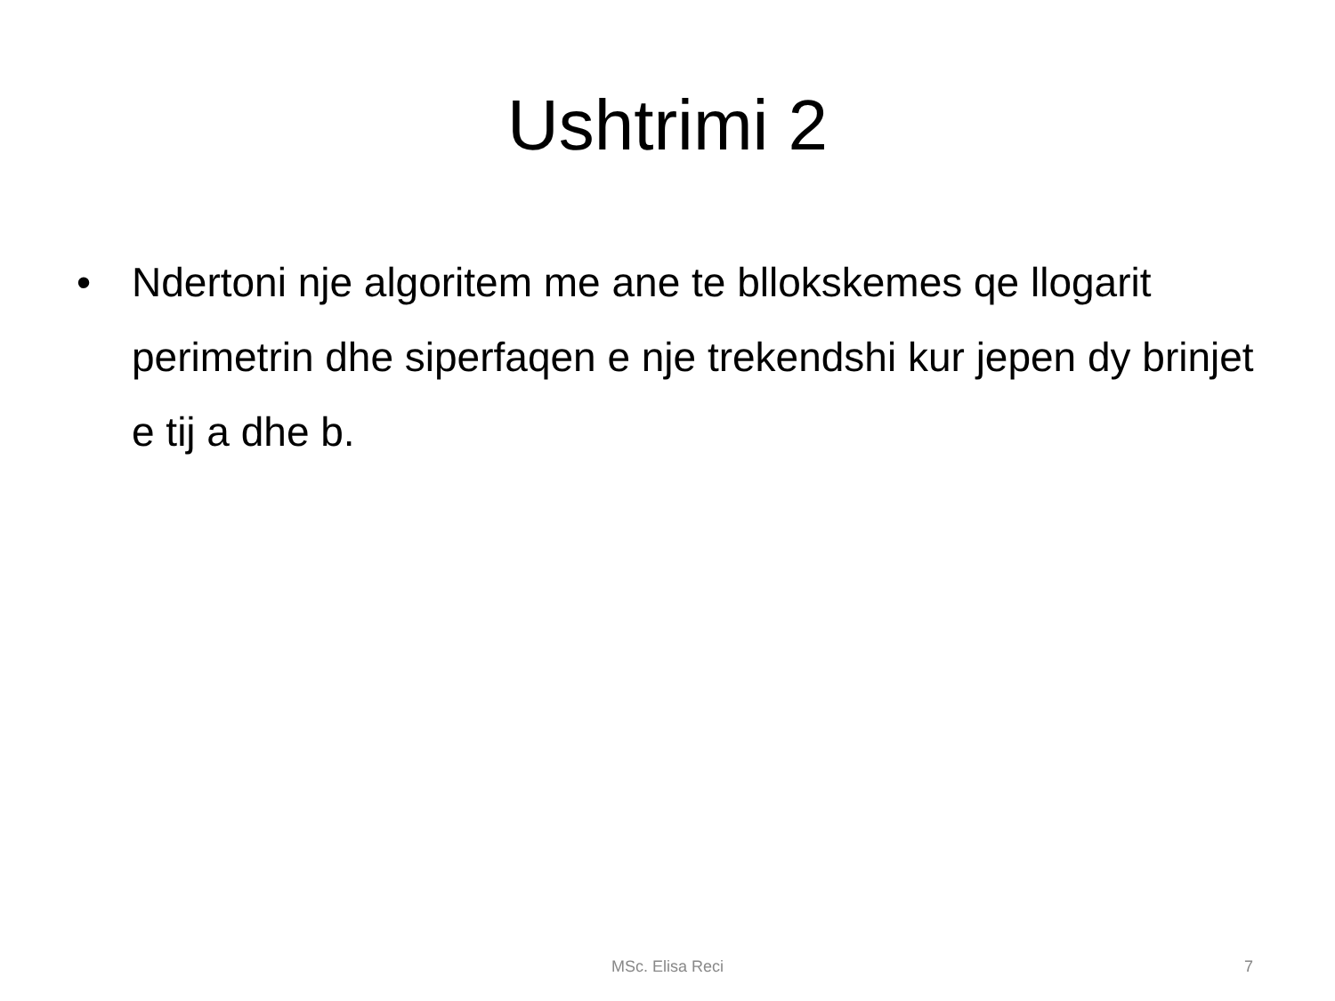Ushtrimi 2
• Ndertoni nje algoritem me ane te bllokskemes qe llogarit perimetrin dhe siperfaqen e nje trekendshi kur jepen dy brinjet e tij a dhe b.
MSc. Elisa Reci
7